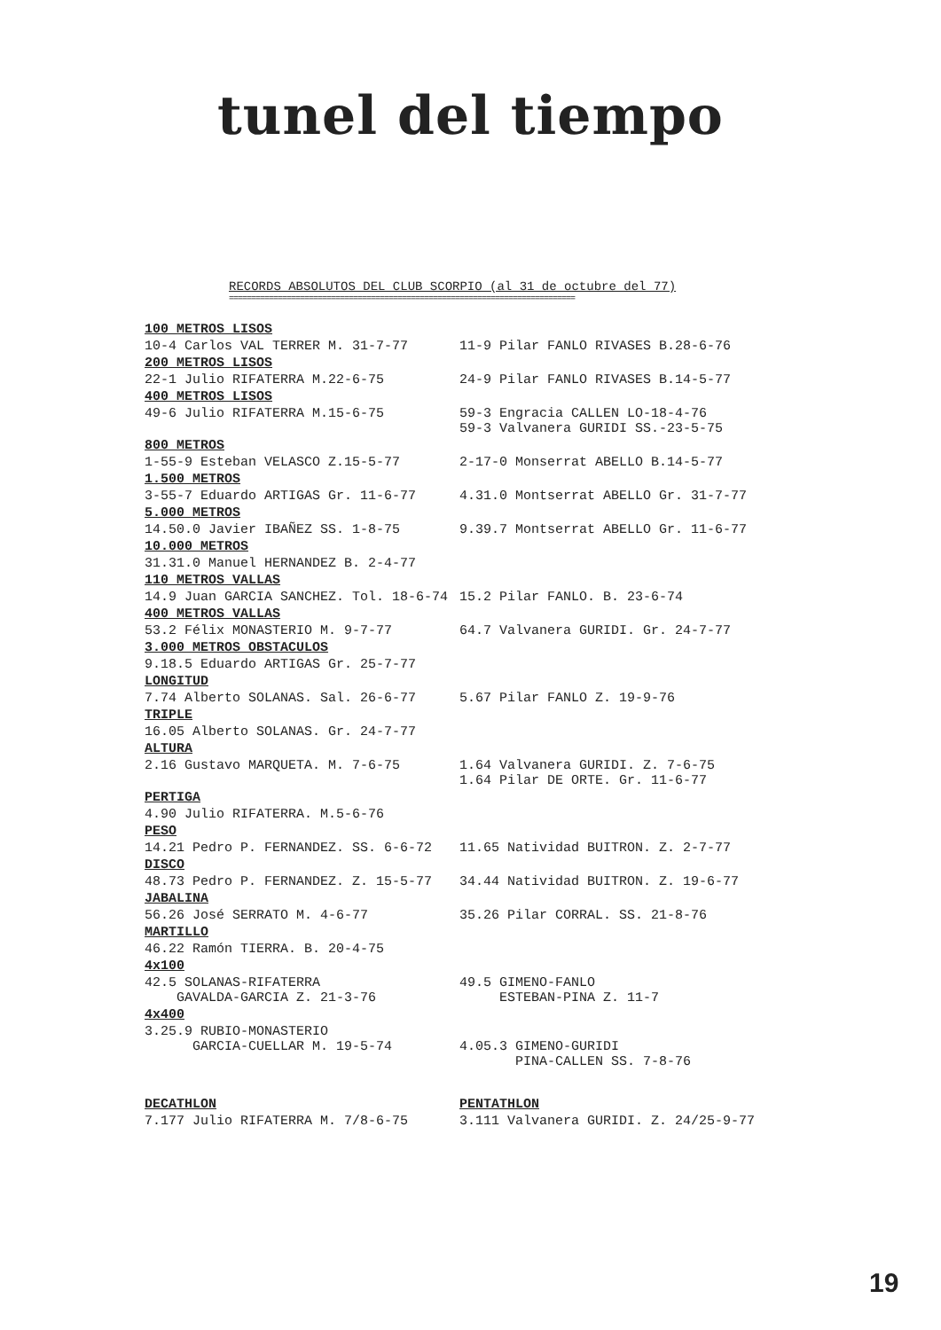tunel del tiempo
RECORDS ABSOLUTOS DEL CLUB SCORPIO (al 31 de octubre del 77)
==============================================================================
| 100 METROS LISOS | |
| 10-4 Carlos VAL TERRER M. 31-7-77 | 11-9 Pilar FANLO RIVASES B.28-6-76 |
| 200 METROS LISOS | |
| 22-1 Julio RIFATERRA M.22-6-75 | 24-9 Pilar FANLO RIVASES B.14-5-77 |
| 400 METROS LISOS | |
| 49-6 Julio RIFATERRA M.15-6-75 | 59-3 Engracia CALLEN LO-18-4-76 59-3 Valvanera GURIDI SS.-23-5-75 |
| 800 METROS | |
| 1-55-9 Esteban VELASCO Z.15-5-77 | 2-17-0 Monserrat ABELLO B.14-5-77 |
| 1.500 METROS | |
| 3-55-7 Eduardo ARTIGAS Gr. 11-6-77 | 4.31.0 Montserrat ABELLO Gr. 31-7-77 |
| 5.000 METROS | |
| 14.50.0 Javier IBAÑEZ SS. 1-8-75 | 9.39.7 Montserrat ABELLO Gr. 11-6-77 |
| 10.000 METROS | |
| 31.31.0 Manuel HERNANDEZ B. 2-4-77 | |
| 110 METROS VALLAS | |
| 14.9 Juan GARCIA SANCHEZ. Tol. 18-6-74 | 15.2 Pilar FANLO. B. 23-6-74 |
| 400 METROS VALLAS | |
| 53.2 Félix MONASTERIO M. 9-7-77 | 64.7 Valvanera GURIDI. Gr. 24-7-77 |
| 3.000 METROS OBSTACULOS | |
| 9.18.5 Eduardo ARTIGAS Gr. 25-7-77 | |
| LONGITUD | |
| 7.74 Alberto SOLANAS. Sal. 26-6-77 | 5.67 Pilar FANLO Z. 19-9-76 |
| TRIPLE | |
| 16.05 Alberto SOLANAS. Gr. 24-7-77 | |
| ALTURA | |
| 2.16 Gustavo MARQUETA. M. 7-6-75 | 1.64 Valvanera GURIDI. Z. 7-6-75 1.64 Pilar DE ORTE. Gr. 11-6-77 |
| PERTIGA | |
| 4.90 Julio RIFATERRA. M.5-6-76 | |
| PESO | |
| 14.21 Pedro P. FERNANDEZ. SS. 6-6-72 | 11.65 Natividad BUITRON. Z. 2-7-77 |
| DISCO | |
| 48.73 Pedro P. FERNANDEZ. Z. 15-5-77 | 34.44 Natividad BUITRON. Z. 19-6-77 |
| JABALINA | |
| 56.26 José SERRATO M. 4-6-77 | 35.26 Pilar CORRAL. SS. 21-8-76 |
| MARTILLO | |
| 46.22 Ramón TIERRA. B. 20-4-75 | |
| 4x100 | |
| 42.5 SOLANAS-RIFATERRA GAVALDA-GARCIA Z. 21-3-76 | 49.5 GIMENO-FANLO ESTEBAN-PINA Z. 11-7 |
| 4x400 | |
| 3.25.9 RUBIO-MONASTERIO GARCIA-CUELLAR M. 19-5-74 | 4.05.3 GIMENO-GURIDI PINA-CALLEN SS. 7-8-76 |
| DECATHLON | PENTATHLON |
| 7.177 Julio RIFATERRA M. 7/8-6-75 | 3.111 Valvanera GURIDI. Z. 24/25-9-77 |
19